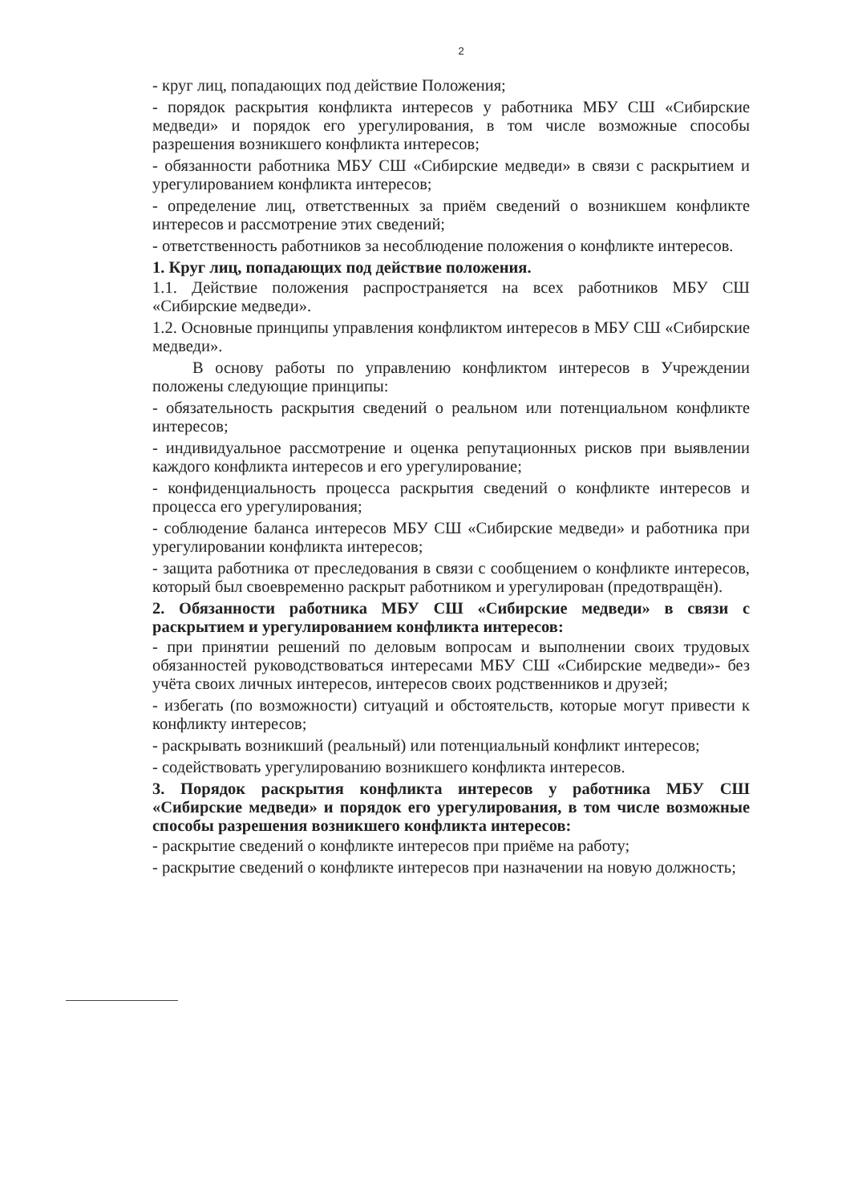2
- круг лиц, попадающих под действие Положения;
- порядок раскрытия конфликта интересов у работника МБУ СШ «Сибирские медведи» и порядок его урегулирования, в том числе возможные способы разрешения возникшего конфликта интересов;
- обязанности работника МБУ СШ «Сибирские медведи» в связи с раскрытием и урегулированием конфликта интересов;
- определение лиц, ответственных за приём сведений о возникшем конфликте интересов и рассмотрение этих сведений;
- ответственность работников за несоблюдение положения о конфликте интересов.
1. Круг лиц, попадающих под действие положения.
1.1. Действие положения распространяется на всех работников МБУ СШ «Сибирские медведи».
1.2. Основные принципы управления конфликтом интересов в МБУ СШ «Сибирские медведи».
В основу работы по управлению конфликтом интересов в Учреждении положены следующие принципы:
- обязательность раскрытия сведений о реальном или потенциальном конфликте интересов;
- индивидуальное рассмотрение и оценка репутационных рисков при выявлении каждого конфликта интересов и его урегулирование;
- конфиденциальность процесса раскрытия сведений о конфликте интересов и процесса его урегулирования;
- соблюдение баланса интересов МБУ СШ «Сибирские медведи» и работника при урегулировании конфликта интересов;
- защита работника от преследования в связи с сообщением о конфликте интересов, который был своевременно раскрыт работником и урегулирован (предотвращён).
2. Обязанности работника МБУ СШ «Сибирские медведи» в связи с раскрытием и урегулированием конфликта интересов:
- при принятии решений по деловым вопросам и выполнении своих трудовых обязанностей руководствоваться интересами МБУ СШ «Сибирские медведи»- без учёта своих личных интересов, интересов своих родственников и друзей;
- избегать (по возможности) ситуаций и обстоятельств, которые могут привести к конфликту интересов;
- раскрывать возникший (реальный) или потенциальный конфликт интересов;
- содействовать урегулированию возникшего конфликта интересов.
3. Порядок раскрытия конфликта интересов у работника МБУ СШ «Сибирские медведи» и порядок его урегулирования, в том числе возможные способы разрешения возникшего конфликта интересов:
- раскрытие сведений о конфликте интересов при приёме на работу;
- раскрытие сведений о конфликте интересов при назначении на новую должность;